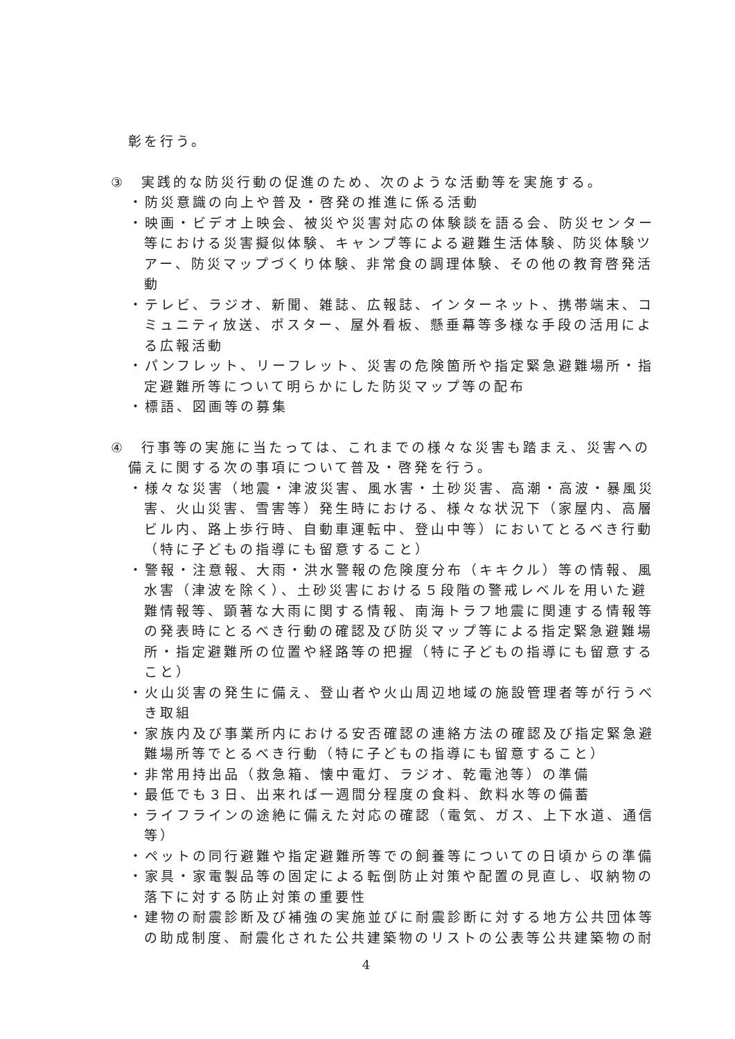彰を行う。
③　実践的な防災行動の促進のため、次のような活動等を実施する。
・防災意識の向上や普及・啓発の推進に係る活動
・映画・ビデオ上映会、被災や災害対応の体験談を語る会、防災センター等における災害擬似体験、キャンプ等による避難生活体験、防災体験ツアー、防災マップづくり体験、非常食の調理体験、その他の教育啓発活動
・テレビ、ラジオ、新聞、雑誌、広報誌、インターネット、携帯端末、コミュニティ放送、ポスター、屋外看板、懸垂幕等多様な手段の活用による広報活動
・パンフレット、リーフレット、災害の危険箇所や指定緊急避難場所・指定避難所等について明らかにした防災マップ等の配布
・標語、図画等の募集
④　行事等の実施に当たっては、これまでの様々な災害も踏まえ、災害への備えに関する次の事項について普及・啓発を行う。
・様々な災害（地震・津波災害、風水害・土砂災害、高潮・高波・暴風災害、火山災害、雪害等）発生時における、様々な状況下（家屋内、高層ビル内、路上歩行時、自動車運転中、登山中等）においてとるべき行動（特に子どもの指導にも留意すること）
・警報・注意報、大雨・洪水警報の危険度分布（キキクル）等の情報、風水害（津波を除く）、土砂災害における５段階の警戒レベルを用いた避難情報等、顕著な大雨に関する情報、南海トラフ地震に関連する情報等の発表時にとるべき行動の確認及び防災マップ等による指定緊急避難場所・指定避難所の位置や経路等の把握（特に子どもの指導にも留意すること）
・火山災害の発生に備え、登山者や火山周辺地域の施設管理者等が行うべき取組
・家族内及び事業所内における安否確認の連絡方法の確認及び指定緊急避難場所等でとるべき行動（特に子どもの指導にも留意すること）
・非常用持出品（救急箱、懐中電灯、ラジオ、乾電池等）の準備
・最低でも３日、出来れば一週間分程度の食料、飲料水等の備蓄
・ライフラインの途絶に備えた対応の確認（電気、ガス、上下水道、通信等）
・ペットの同行避難や指定避難所等での飼養等についての日頃からの準備
・家具・家電製品等の固定による転倒防止対策や配置の見直し、収納物の落下に対する防止対策の重要性
・建物の耐震診断及び補強の実施並びに耐震診断に対する地方公共団体等の助成制度、耐震化された公共建築物のリストの公表等公共建築物の耐
4